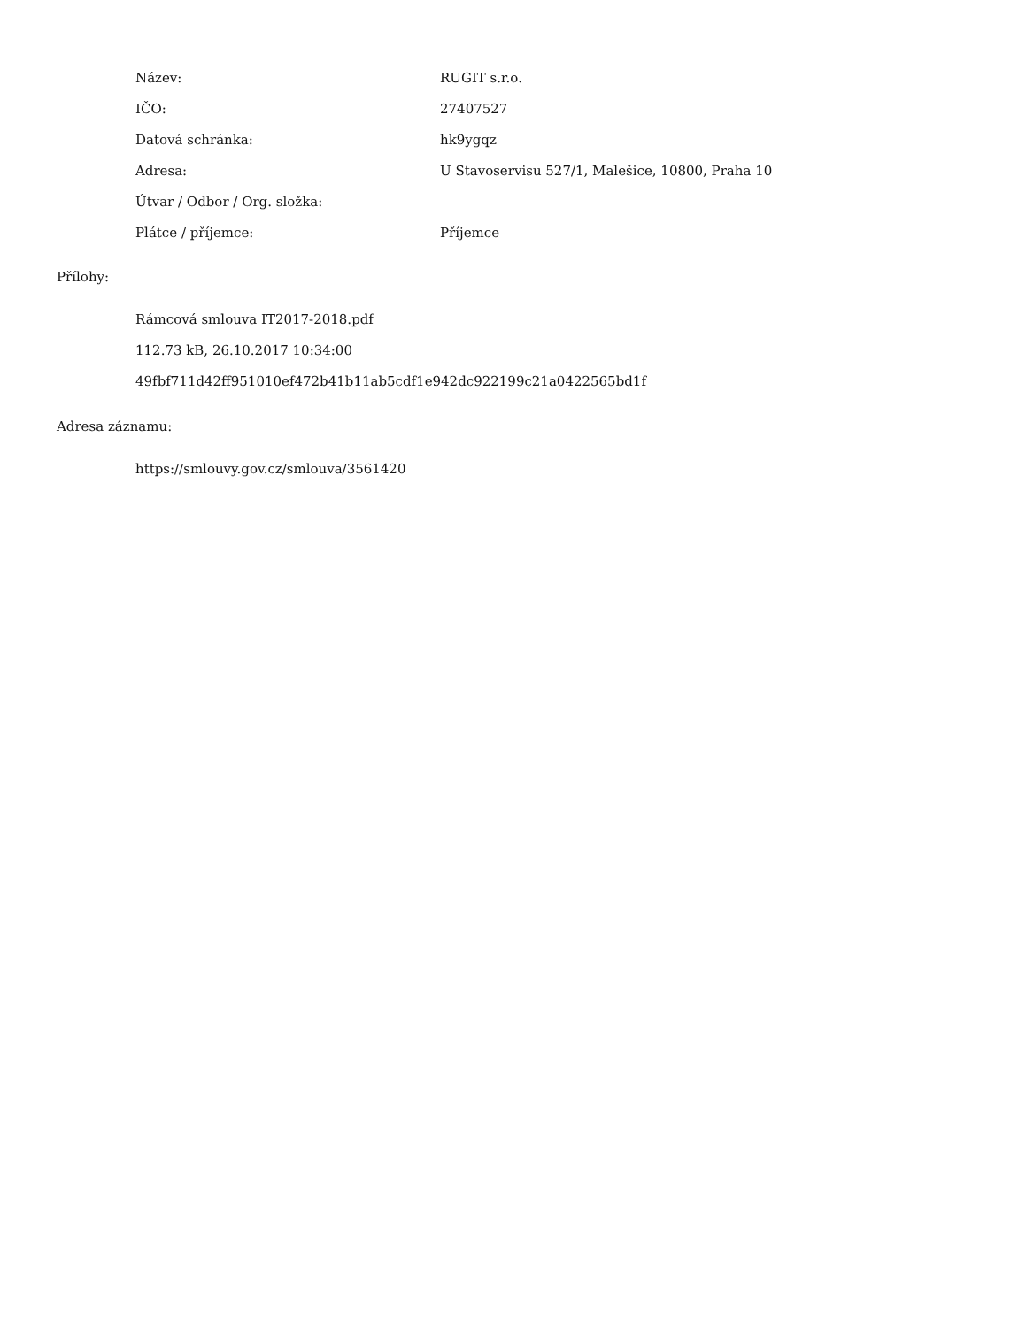| Název: | RUGIT s.r.o. |
| IČO: | 27407527 |
| Datová schránka: | hk9ygqz |
| Adresa: | U Stavoservisu 527/1, Malešice, 10800, Praha 10 |
| Útvar / Odbor / Org. složka: | |
| Plátce / příjemce: | Příjemce |
Přílohy:
Rámcová smlouva IT2017-2018.pdf
112.73 kB, 26.10.2017 10:34:00
49fbf711d42ff951010ef472b41b11ab5cdf1e942dc922199c21a0422565bd1f
Adresa záznamu:
https://smlouvy.gov.cz/smlouva/3561420